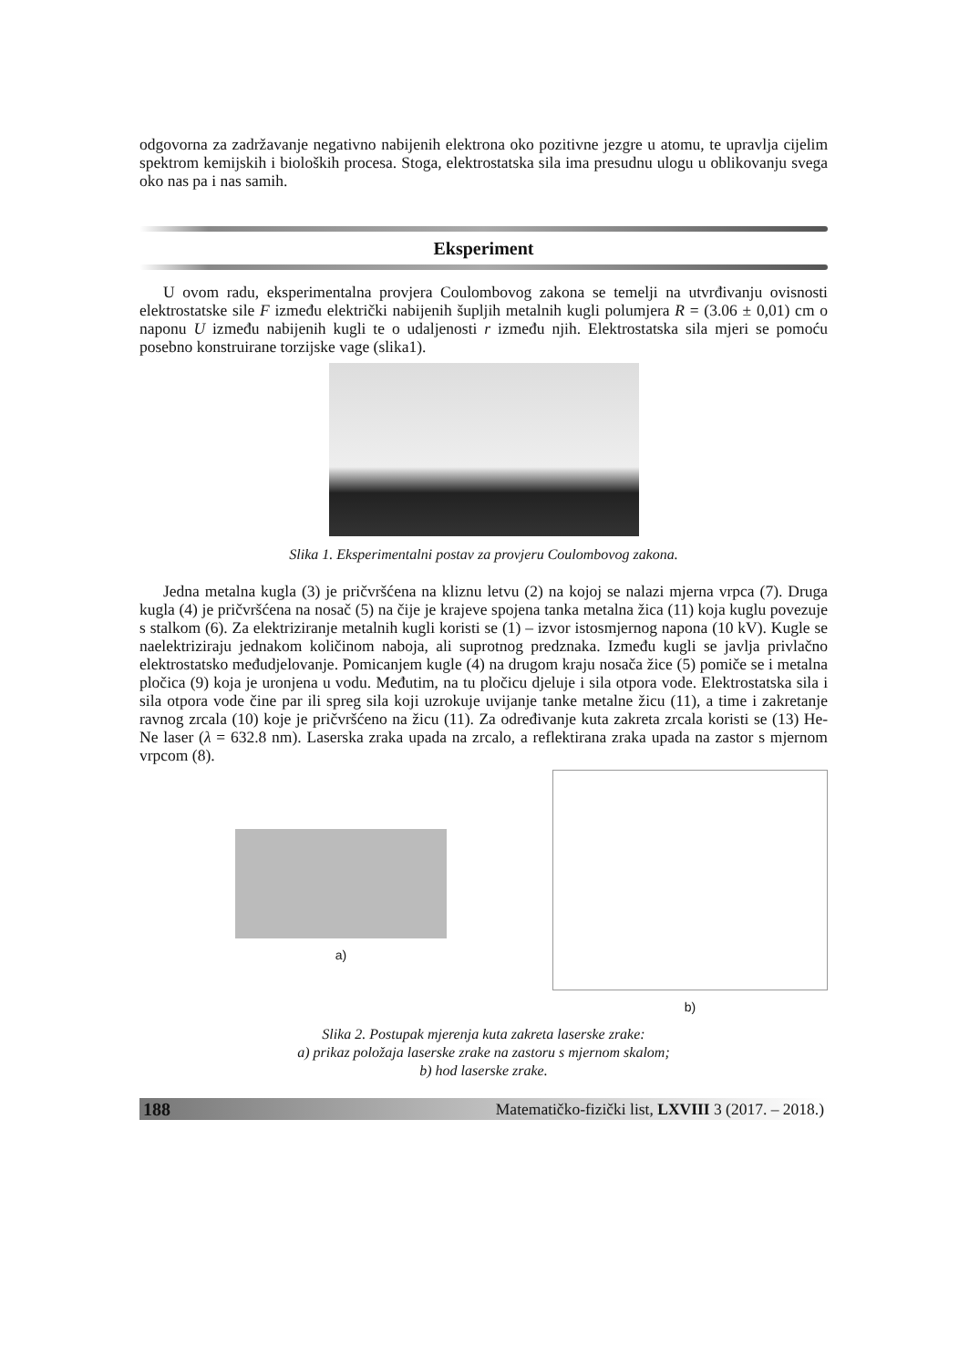odgovorna za zadržavanje negativno nabijenih elektrona oko pozitivne jezgre u atomu, te upravlja cijelim spektrom kemijskih i bioloških procesa. Stoga, elektrostatska sila ima presudnu ulogu u oblikovanju svega oko nas pa i nas samih.
Eksperiment
U ovom radu, eksperimentalna provjera Coulombovog zakona se temelji na utvrđivanju ovisnosti elektrostatske sile F između električki nabijenih šupljih metalnih kugli polumjera R = (3.06 ± 0,01) cm o naponu U između nabijenih kugli te o udaljenosti r između njih. Elektrostatska sila mjeri se pomoću posebno konstruirane torzijske vage (slika1).
Slika 1. Eksperimentalni postav za provjeru Coulombovog zakona.
Jedna metalna kugla (3) je pričvršćena na kliznu letvu (2) na kojoj se nalazi mjerna vrpca (7). Druga kugla (4) je pričvršćena na nosač (5) na čije je krajeve spojena tanka metalna žica (11) koja kuglu povezuje s stalkom (6). Za elektriziranje metalnih kugli koristi se (1) – izvor istosmjernog napona (10 kV). Kugle se naelektriziraju jednakom količinom naboja, ali suprotnog predznaka. Između kugli se javlja privlačno elektrostatsko međudjelovanje. Pomicanjem kugle (4) na drugom kraju nosača žice (5) pomiče se i metalna pločica (9) koja je uronjena u vodu. Međutim, na tu pločicu djeluje i sila otpora vode. Elektrostatska sila i sila otpora vode čine par ili spreg sila koji uzrokuje uvijanje tanke metalne žicu (11), a time i zakretanje ravnog zrcala (10) koje je pričvršćeno na žicu (11). Za određivanje kuta zakreta zrcala koristi se (13) He-Ne laser (λ = 632.8 nm). Laserska zraka upada na zrcalo, a reflektirana zraka upada na zastor s mjernom vrpcom (8).
a) b)
Slika 2. Postupak mjerenja kuta zakreta laserske zrake:
a) prikaz položaja laserske zrake na zastoru s mjernom skalom;
b) hod laserske zrake.
188 Matematičko-fizički list, LXVIII 3 (2017. – 2018.)